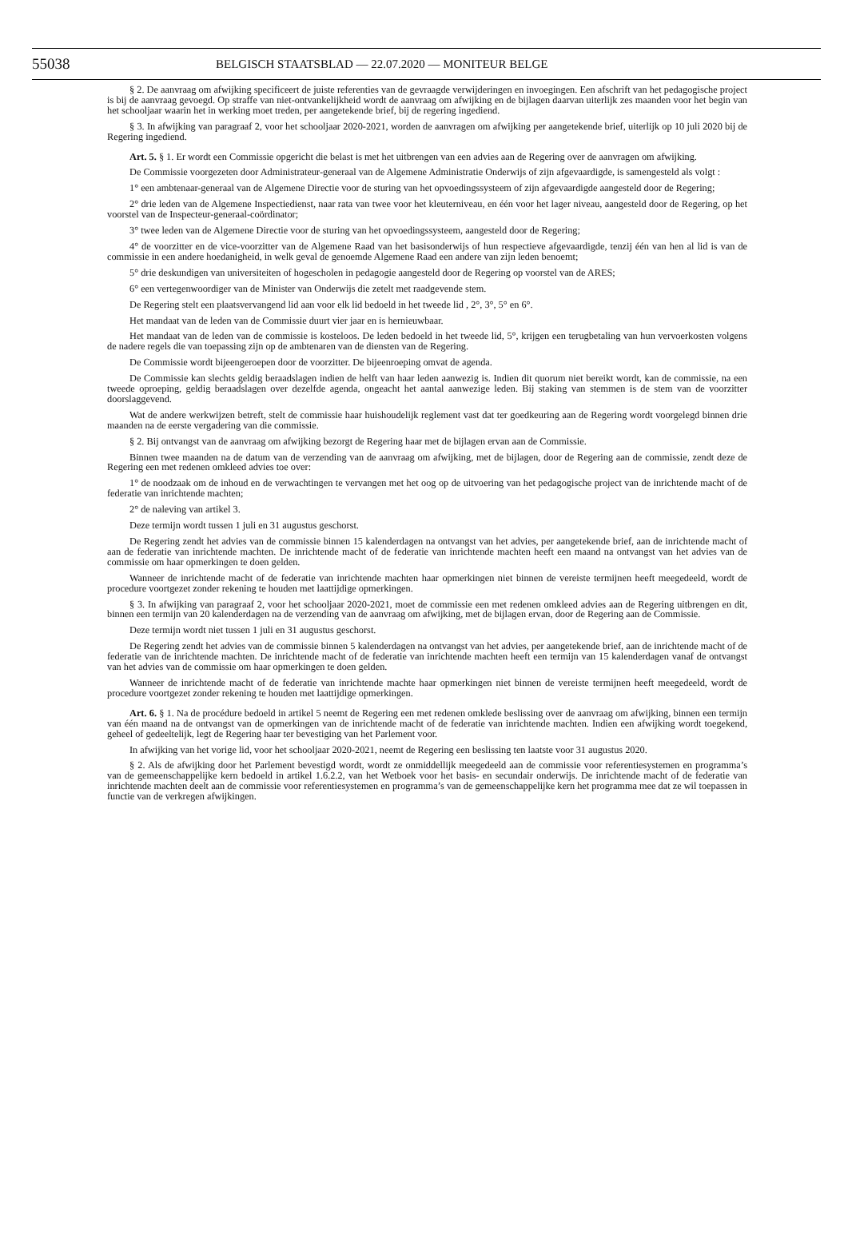55038 BELGISCH STAATSBLAD — 22.07.2020 — MONITEUR BELGE
§ 2. De aanvraag om afwijking specificeert de juiste referenties van de gevraagde verwijderingen en invoegingen. Een afschrift van het pedagogische project is bij de aanvraag gevoegd. Op straffe van niet-ontvankelijkheid wordt de aanvraag om afwijking en de bijlagen daarvan uiterlijk zes maanden voor het begin van het schooljaar waarin het in werking moet treden, per aangetekende brief, bij de regering ingediend.
§ 3. In afwijking van paragraaf 2, voor het schooljaar 2020-2021, worden de aanvragen om afwijking per aangetekende brief, uiterlijk op 10 juli 2020 bij de Regering ingediend.
Art. 5. § 1. Er wordt een Commissie opgericht die belast is met het uitbrengen van een advies aan de Regering over de aanvragen om afwijking.
De Commissie voorgezeten door Administrateur-generaal van de Algemene Administratie Onderwijs of zijn afgevaardigde, is samengesteld als volgt :
1° een ambtenaar-generaal van de Algemene Directie voor de sturing van het opvoedingssysteem of zijn afgevaardigde aangesteld door de Regering;
2° drie leden van de Algemene Inspectiedienst, naar rata van twee voor het kleuterniveau, en één voor het lager niveau, aangesteld door de Regering, op het voorstel van de Inspecteur-generaal-coördinator;
3° twee leden van de Algemene Directie voor de sturing van het opvoedingssysteem, aangesteld door de Regering;
4° de voorzitter en de vice-voorzitter van de Algemene Raad van het basisonderwijs of hun respectieve afgevaardigde, tenzij één van hen al lid is van de commissie in een andere hoedanigheid, in welk geval de genoemde Algemene Raad een andere van zijn leden benoemt;
5° drie deskundigen van universiteiten of hogescholen in pedagogie aangesteld door de Regering op voorstel van de ARES;
6° een vertegenwoordiger van de Minister van Onderwijs die zetelt met raadgevende stem.
De Regering stelt een plaatsvervangend lid aan voor elk lid bedoeld in het tweede lid , 2°, 3°, 5° en 6°.
Het mandaat van de leden van de Commissie duurt vier jaar en is hernieuwbaar.
Het mandaat van de leden van de commissie is kosteloos. De leden bedoeld in het tweede lid, 5°, krijgen een terugbetaling van hun vervoerkosten volgens de nadere regels die van toepassing zijn op de ambtenaren van de diensten van de Regering.
De Commissie wordt bijeengeroepen door de voorzitter. De bijeenroeping omvat de agenda.
De Commissie kan slechts geldig beraadslagen indien de helft van haar leden aanwezig is. Indien dit quorum niet bereikt wordt, kan de commissie, na een tweede oproeping, geldig beraadslagen over dezelfde agenda, ongeacht het aantal aanwezige leden. Bij staking van stemmen is de stem van de voorzitter doorslaggevend.
Wat de andere werkwijzen betreft, stelt de commissie haar huishoudelijk reglement vast dat ter goedkeuring aan de Regering wordt voorgelegd binnen drie maanden na de eerste vergadering van die commissie.
§ 2. Bij ontvangst van de aanvraag om afwijking bezorgt de Regering haar met de bijlagen ervan aan de Commissie.
Binnen twee maanden na de datum van de verzending van de aanvraag om afwijking, met de bijlagen, door de Regering aan de commissie, zendt deze de Regering een met redenen omkleed advies toe over:
1° de noodzaak om de inhoud en de verwachtingen te vervangen met het oog op de uitvoering van het pedagogische project van de inrichtende macht of de federatie van inrichtende machten;
2° de naleving van artikel 3.
Deze termijn wordt tussen 1 juli en 31 augustus geschorst.
De Regering zendt het advies van de commissie binnen 15 kalenderdagen na ontvangst van het advies, per aangetekende brief, aan de inrichtende macht of aan de federatie van inrichtende machten. De inrichtende macht of de federatie van inrichtende machten heeft een maand na ontvangst van het advies van de commissie om haar opmerkingen te doen gelden.
Wanneer de inrichtende macht of de federatie van inrichtende machten haar opmerkingen niet binnen de vereiste termijnen heeft meegedeeld, wordt de procedure voortgezet zonder rekening te houden met laattijdige opmerkingen.
§ 3. In afwijking van paragraaf 2, voor het schooljaar 2020-2021, moet de commissie een met redenen omkleed advies aan de Regering uitbrengen en dit, binnen een termijn van 20 kalenderdagen na de verzending van de aanvraag om afwijking, met de bijlagen ervan, door de Regering aan de Commissie.
Deze termijn wordt niet tussen 1 juli en 31 augustus geschorst.
De Regering zendt het advies van de commissie binnen 5 kalenderdagen na ontvangst van het advies, per aangetekende brief, aan de inrichtende macht of de federatie van de inrichtende machten. De inrichtende macht of de federatie van inrichtende machten heeft een termijn van 15 kalenderdagen vanaf de ontvangst van het advies van de commissie om haar opmerkingen te doen gelden.
Wanneer de inrichtende macht of de federatie van inrichtende machte haar opmerkingen niet binnen de vereiste termijnen heeft meegedeeld, wordt de procedure voortgezet zonder rekening te houden met laattijdige opmerkingen.
Art. 6. § 1. Na de procédure bedoeld in artikel 5 neemt de Regering een met redenen omklede beslissing over de aanvraag om afwijking, binnen een termijn van één maand na de ontvangst van de opmerkingen van de inrichtende macht of de federatie van inrichtende machten. Indien een afwijking wordt toegekend, geheel of gedeeltelijk, legt de Regering haar ter bevestiging van het Parlement voor.
In afwijking van het vorige lid, voor het schooljaar 2020-2021, neemt de Regering een beslissing ten laatste voor 31 augustus 2020.
§ 2. Als de afwijking door het Parlement bevestigd wordt, wordt ze onmiddellijk meegedeeld aan de commissie voor referentiesystemen en programma’s van de gemeenschappelijke kern bedoeld in artikel 1.6.2.2, van het Wetboek voor het basis- en secundair onderwijs. De inrichtende macht of de federatie van inrichtende machten deelt aan de commissie voor referentiesystemen en programma’s van de gemeenschappelijke kern het programma mee dat ze wil toepassen in functie van de verkregen afwijkingen.